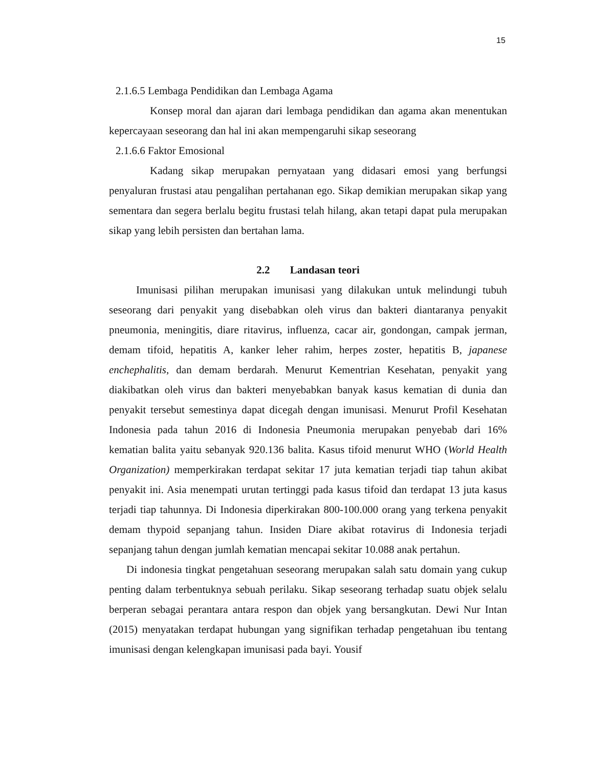15
2.1.6.5 Lembaga Pendidikan dan Lembaga Agama
Konsep moral dan ajaran dari lembaga pendidikan dan agama akan menentukan kepercayaan seseorang dan hal ini akan mempengaruhi sikap seseorang
2.1.6.6 Faktor Emosional
Kadang sikap merupakan pernyataan yang didasari emosi yang berfungsi penyaluran frustasi atau pengalihan pertahanan ego. Sikap demikian merupakan sikap yang sementara dan segera berlalu begitu frustasi telah hilang, akan tetapi dapat pula merupakan sikap yang lebih persisten dan bertahan lama.
2.2 Landasan teori
Imunisasi pilihan merupakan imunisasi yang dilakukan untuk melindungi tubuh seseorang dari penyakit yang disebabkan oleh virus dan bakteri diantaranya penyakit pneumonia, meningitis, diare ritavirus, influenza, cacar air, gondongan, campak jerman, demam tifoid, hepatitis A, kanker leher rahim, herpes zoster, hepatitis B, japanese enchephalitis, dan demam berdarah. Menurut Kementrian Kesehatan, penyakit yang diakibatkan oleh virus dan bakteri menyebabkan banyak kasus kematian di dunia dan penyakit tersebut semestinya dapat dicegah dengan imunisasi. Menurut Profil Kesehatan Indonesia pada tahun 2016 di Indonesia Pneumonia merupakan penyebab dari 16% kematian balita yaitu sebanyak 920.136 balita. Kasus tifoid menurut WHO (World Health Organization) memperkirakan terdapat sekitar 17 juta kematian terjadi tiap tahun akibat penyakit ini. Asia menempati urutan tertinggi pada kasus tifoid dan terdapat 13 juta kasus terjadi tiap tahunnya. Di Indonesia diperkirakan 800-100.000 orang yang terkena penyakit demam thypoid sepanjang tahun. Insiden Diare akibat rotavirus di Indonesia terjadi sepanjang tahun dengan jumlah kematian mencapai sekitar 10.088 anak pertahun.
Di indonesia tingkat pengetahuan seseorang merupakan salah satu domain yang cukup penting dalam terbentuknya sebuah perilaku. Sikap seseorang terhadap suatu objek selalu berperan sebagai perantara antara respon dan objek yang bersangkutan. Dewi Nur Intan (2015) menyatakan terdapat hubungan yang signifikan terhadap pengetahuan ibu tentang imunisasi dengan kelengkapan imunisasi pada bayi. Yousif